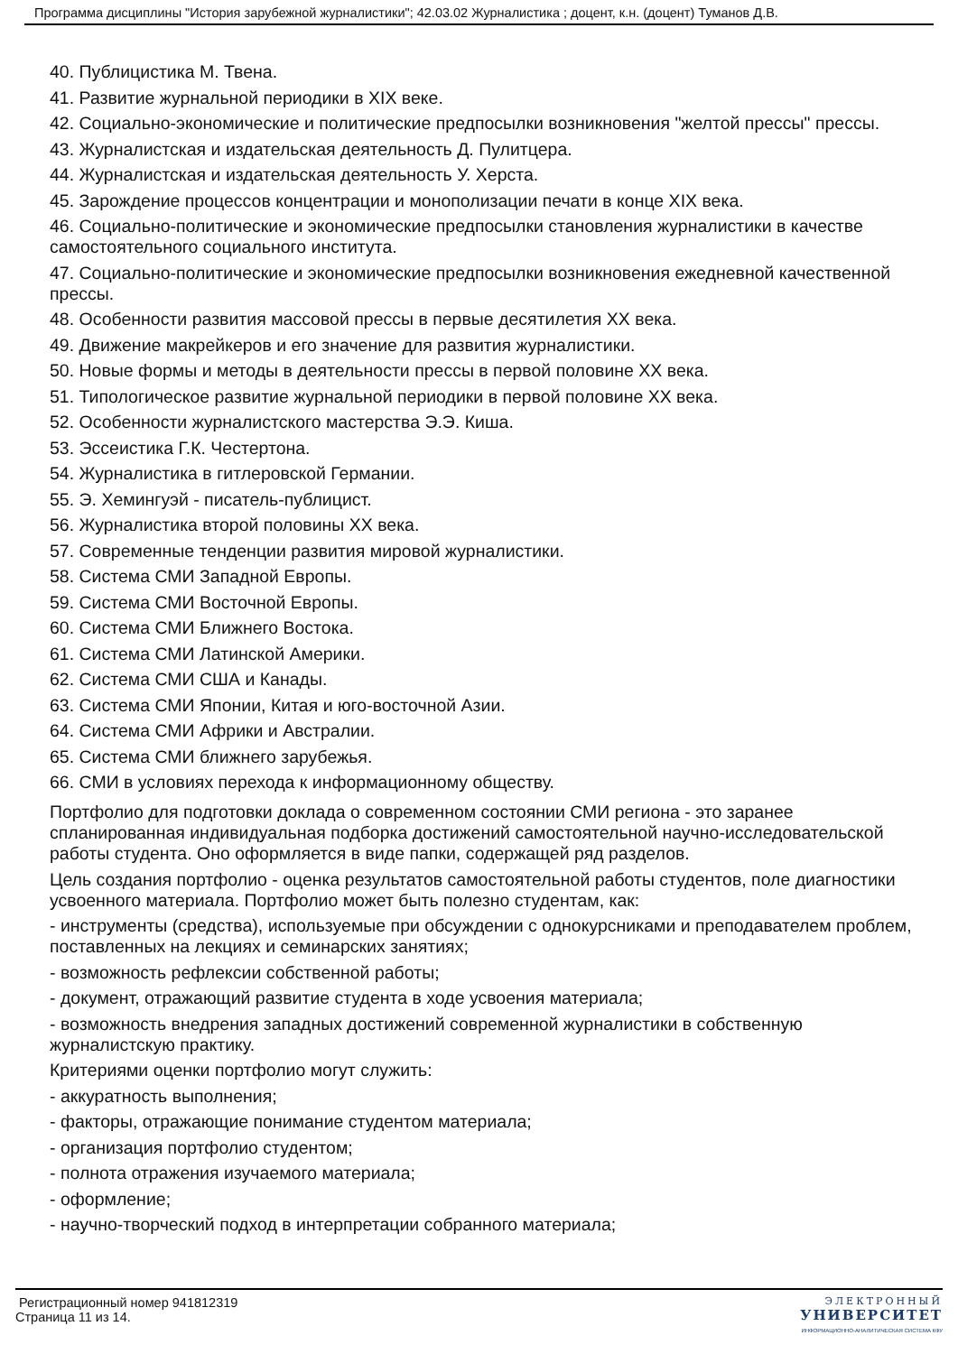Программа дисциплины "История зарубежной журналистики"; 42.03.02 Журналистика ; доцент, к.н. (доцент) Туманов Д.В.
40. Публицистика М. Твена.
41. Развитие журнальной периодики в XIX веке.
42. Социально-экономические и политические предпосылки возникновения "желтой прессы" прессы.
43. Журналистская и издательская деятельность Д. Пулитцера.
44. Журналистская и издательская деятельность У. Херста.
45. Зарождение процессов концентрации и монополизации печати в конце XIX века.
46. Социально-политические и экономические предпосылки становления журналистики в качестве самостоятельного социального института.
47. Социально-политические и экономические предпосылки возникновения ежедневной качественной прессы.
48. Особенности развития массовой прессы в первые десятилетия XX века.
49. Движение макрейкеров и его значение для развития журналистики.
50. Новые формы и методы в деятельности прессы в первой половине XX века.
51. Типологическое развитие журнальной периодики в первой половине XX века.
52. Особенности журналистского мастерства Э.Э. Киша.
53. Эссеистика Г.К. Честертона.
54. Журналистика в гитлеровской Германии.
55. Э. Хемингуэй - писатель-публицист.
56. Журналистика второй половины XX века.
57. Современные тенденции развития мировой журналистики.
58. Система СМИ Западной Европы.
59. Система СМИ Восточной Европы.
60. Система СМИ Ближнего Востока.
61. Система СМИ Латинской Америки.
62. Система СМИ США и Канады.
63. Система СМИ Японии, Китая и юго-восточной Азии.
64. Система СМИ Африки и Австралии.
65. Система СМИ ближнего зарубежья.
66. СМИ в условиях перехода к информационному обществу.
Портфолио для подготовки доклада о современном состоянии СМИ региона - это заранее спланированная индивидуальная подборка достижений самостоятельной научно-исследовательской работы студента. Оно оформляется в виде папки, содержащей ряд разделов.
Цель создания портфолио - оценка результатов самостоятельной работы студентов, поле диагностики усвоенного материала. Портфолио может быть полезно студентам, как:
- инструменты (средства), используемые при обсуждении с однокурсниками и преподавателем проблем, поставленных на лекциях и семинарских занятиях;
- возможность рефлексии собственной работы;
- документ, отражающий развитие студента в ходе усвоения материала;
- возможность внедрения западных достижений современной журналистики в собственную журналистскую практику.
Критериями оценки портфолио могут служить:
- аккуратность выполнения;
- факторы, отражающие понимание студентом материала;
- организация портфолио студентом;
- полнота отражения изучаемого материала;
- оформление;
- научно-творческий подход в интерпретации собранного материала;
Регистрационный номер 941812319
Страница 11 из 14.
ЭЛЕКТРОННЫЙ
УНИВЕРСИТЕТ
ИНФОРМАЦИОННО-АНАЛИТИЧЕСКАЯ СИСТЕМА КФУ